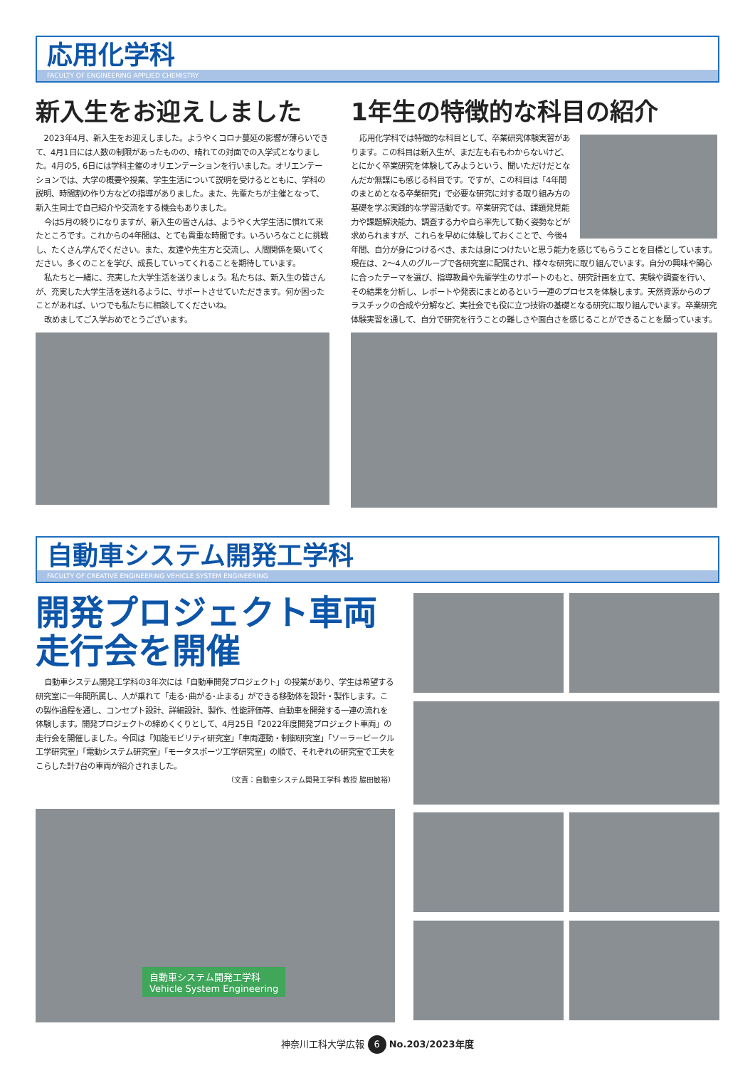応用化学科
FACULTY OF ENGINEERING APPLIED CHEMISTRY
新入生をお迎えしました
2023年4月、新入生をお迎えしました。ようやくコロナ蔓延の影響が薄らいできて、4月1日には人数の制限があったものの、晴れての対面での入学式となりました。4月の5, 6日には学科主催のオリエンテーションを行いました。オリエンテーションでは、大学の概要や授業、学生生活について説明を受けるとともに、学科の説明、時間割の作り方などの指導がありました。また、先輩たちが主催となって、新入生同士で自己紹介や交流をする機会もありました。
今は5月の終りになりますが、新入生の皆さんは、ようやく大学生活に慣れて来たところです。これからの4年間は、とても貴重な時間です。いろいろなことに挑戦し、たくさん学んでください。また、友達や先生方と交流し、人間関係を築いてください。多くのことを学び、成長していってくれることを期待しています。
私たちと一緒に、充実した大学生活を送りましょう。私たちは、新入生の皆さんが、充実した大学生活を送れるように、サポートさせていただきます。何か困ったことがあれば、いつでも私たちに相談してくださいね。
改めましてご入学おめでとうございます。
1年生の特徴的な科目の紹介
応用化学科では特徴的な科目として、卒業研究体験実習があります。この科目は新入生が、まだ左も右もわからないけど、とにかく卒業研究を体験してみようという、聞いただけだとなんだか無謀にも感じる科目です。ですが、この科目は「4年間のまとめとなる卒業研究」で必要な研究に対する取り組み方の基礎を学ぶ実践的な学習活動です。卒業研究では、課題発見能力や課題解決能力、調査する力や自ら率先して動く姿勢などが求められますが、これらを早めに体験しておくことで、今後4年間、自分が身につけるべき、または身につけたいと思う能力を感じてもらうことを目標としています。現在は、2〜4人のグループで各研究室に配属され、様々な研究に取り組んでいます。自分の興味や関心に合ったテーマを選び、指導教員や先輩学生のサポートのもと、研究計画を立て、実験や調査を行い、その結果を分析し、レポートや発表にまとめるという一連のプロセスを体験します。天然資源からのプラスチックの合成や分解など、実社会でも役に立つ技術の基礎となる研究に取り組んでいます。卒業研究体験実習を通して、自分で研究を行うことの難しさや面白さを感じることができることを願っています。
自動車システム開発工学科
FACULTY OF CREATIVE ENGINEERING VEHICLE SYSTEM ENGINEERING
開発プロジェクト車両
走行会を開催
自動車システム開発工学科の3年次には「自動車開発プロジェクト」の授業があり、学生は希望する研究室に一年間所属し、人が乗れて「走る･曲がる･止まる」ができる移動体を設計・製作します。この製作過程を通し、コンセプト設計、詳細設計、製作、性能評価等、自動車を開発する一連の流れを体験します。開発プロジェクトの締めくくりとして、4月25日「2022年度開発プロジェクト車両」の走行会を開催しました。今回は「知能モビリティ研究室」「車両運動・制御研究室」「ソーラービークル工学研究室」「電動システム研究室」「モータスポーツ工学研究室」の順で、それぞれの研究室で工夫をこらした計7台の車両が紹介されました。
（文責：自動車システム開発工学科 教授 脇田敏裕）
自動車システム開発工学科
Vehicle System Engineering
神奈川工科大学広報 6 No.203/2023年度